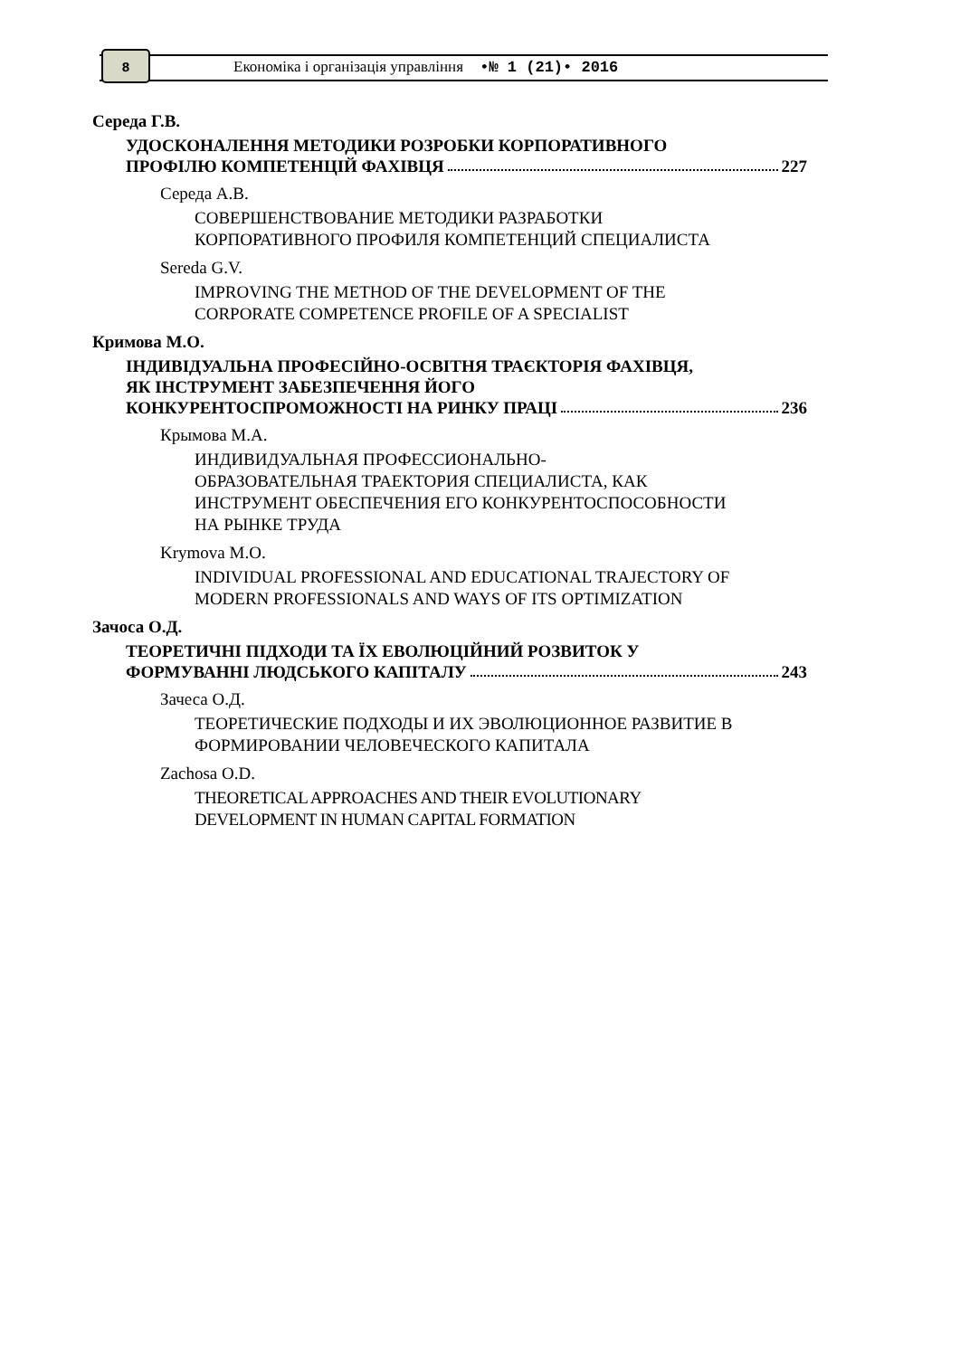8
Економіка і організація управління •№ 1 (21)• 2016
Середа Г.В.
УДОСКОНАЛЕННЯ МЕТОДИКИ РОЗРОБКИ КОРПОРАТИВНОГО
ПРОФІЛЮ КОМПЕТЕНЦІЙ ФАХІВЦЯ 227
Середа А.В.
СОВЕРШЕНСТВОВАНИЕ МЕТОДИКИ РАЗРАБОТКИ КОРПОРАТИВНОГО ПРОФИЛЯ КОМПЕТЕНЦИЙ СПЕЦИАЛИСТА
Sereda G.V.
IMPROVING THE METHOD OF THE DEVELOPMENT OF THE CORPORATE COMPETENCE PROFILE OF A SPECIALIST
Кримова М.О.
ІНДИВІДУАЛЬНА ПРОФЕСІЙНО-ОСВІТНЯ ТРАЄКТОРІЯ ФАХІВЦЯ,
ЯК ІНСТРУМЕНТ ЗАБЕЗПЕЧЕННЯ ЙОГО
КОНКУРЕНТОСПРОМОЖНОСТІ НА РИНКУ ПРАЦІ 236
Крымова М.А.
ИНДИВИДУАЛЬНАЯ ПРОФЕССИОНАЛЬНО-
ОБРАЗОВАТЕЛЬНАЯ ТРАЕКТОРИЯ СПЕЦИАЛИСТА, КАК ИНСТРУМЕНТ ОБЕСПЕЧЕНИЯ ЕГО КОНКУРЕНТОСПОСОБНОСТИ НА РЫНКЕ ТРУДА
Krymova M.O.
INDIVIDUAL PROFESSIONAL AND EDUCATIONAL TRAJECTORY OF MODERN PROFESSIONALS AND WAYS OF ITS OPTIMIZATION
Зачоса О.Д.
ТЕОРЕТИЧНІ ПІДХОДИ ТА ЇХ ЕВОЛЮЦІЙНИЙ РОЗВИТОК У
ФОРМУВАННІ ЛЮДСЬКОГО КАПІТАЛУ 243
Зачеса О.Д.
ТЕОРЕТИЧЕСКИЕ ПОДХОДЫ И ИХ ЭВОЛЮЦИОННОЕ РАЗВИТИЕ В ФОРМИРОВАНИИ ЧЕЛОВЕЧЕСКОГО КАПИТАЛА
Zachosa O.D.
THEORETICAL APPROACHES AND THEIR EVOLUTIONARY DEVELOPMENT IN HUMAN CAPITAL FORMATION